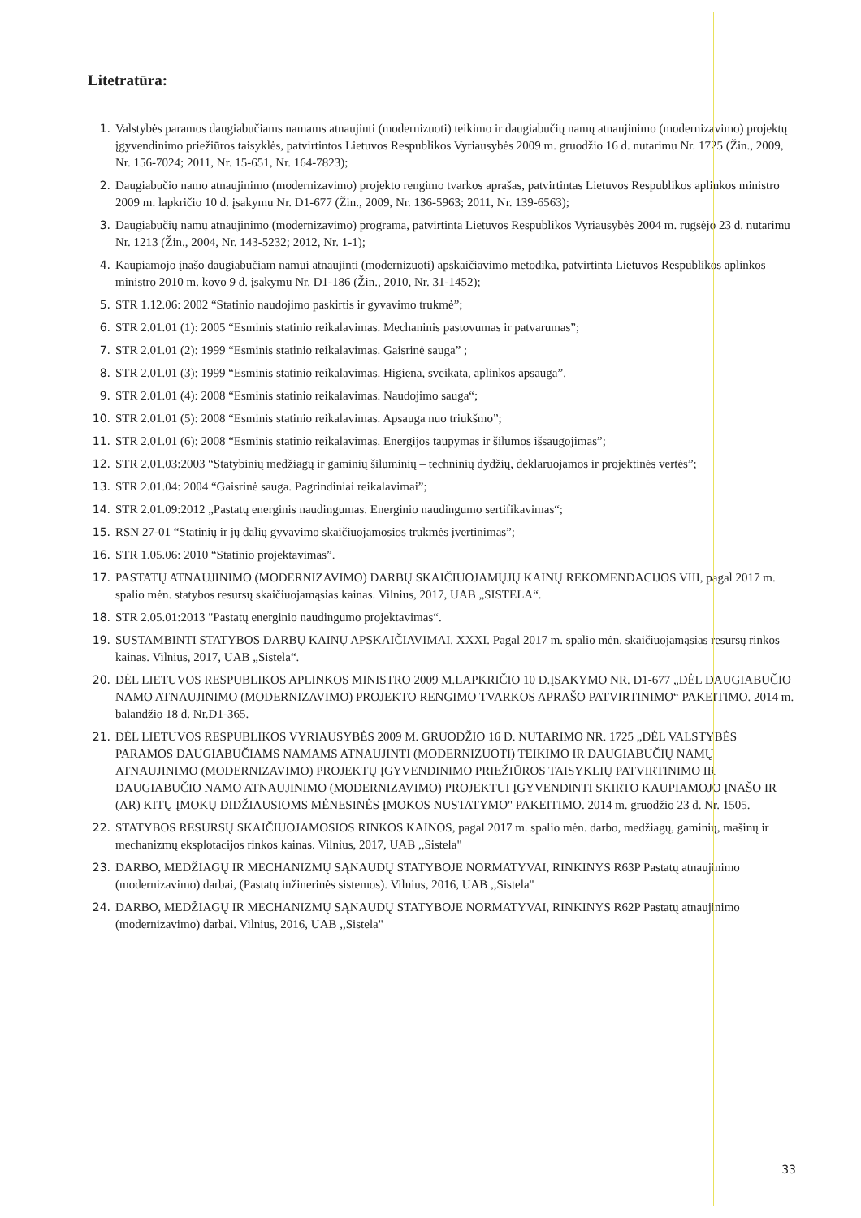Litetratūra:
1. Valstybės paramos daugiabučiams namams atnaujinti (modernizuoti) teikimo ir daugiabučių namų atnaujinimo (modernizavimo) projektų įgyvendinimo priežiūros taisyklės, patvirtintos Lietuvos Respublikos Vyriausybės 2009 m. gruodžio 16 d. nutarimu Nr. 1725 (Žin., 2009, Nr. 156-7024; 2011, Nr. 15-651, Nr. 164-7823);
2. Daugiabučio namo atnaujinimo (modernizavimo) projekto rengimo tvarkos aprašas, patvirtintas Lietuvos Respublikos aplinkos ministro 2009 m. lapkričio 10 d. įsakymu Nr. D1-677 (Žin., 2009, Nr. 136-5963; 2011, Nr. 139-6563);
3. Daugiabučių namų atnaujinimo (modernizavimo) programa, patvirtinta Lietuvos Respublikos Vyriausybės 2004 m. rugsėjo 23 d. nutarimu Nr. 1213 (Žin., 2004, Nr. 143-5232; 2012, Nr. 1-1);
4. Kaupiamojo įnašo daugiabučiam namui atnaujinti (modernizuoti) apskaičiavimo metodika, patvirtinta Lietuvos Respublikos aplinkos ministro 2010 m. kovo 9 d. įsakymu Nr. D1-186 (Žin., 2010, Nr. 31-1452);
5. STR 1.12.06: 2002 “Statinio naudojimo paskirtis ir gyvavimo trukmė”;
6. STR 2.01.01 (1): 2005 “Esminis statinio reikalavimas. Mechaninis pastovumas ir patvarumas”;
7. STR 2.01.01 (2): 1999 “Esminis statinio reikalavimas. Gaisrinė sauga” ;
8. STR 2.01.01 (3): 1999 “Esminis statinio reikalavimas. Higiena, sveikata, aplinkos apsauga”.
9. STR 2.01.01 (4): 2008 “Esminis statinio reikalavimas. Naudojimo sauga“;
10. STR 2.01.01 (5): 2008 “Esminis statinio reikalavimas. Apsauga nuo triukšmo”;
11. STR 2.01.01 (6): 2008 “Esminis statinio reikalavimas. Energijos taupymas ir šilumos išsaugojimas”;
12. STR 2.01.03:2003 “Statybinių medžiagų ir gaminių šiluminių – techninių dydžių, deklaruojamos ir projektinės vertės”;
13. STR 2.01.04: 2004 “Gaisrinė sauga. Pagrindiniai reikalavimai”;
14. STR 2.01.09:2012 „Pastatų energinis naudingumas. Energinio naudingumo sertifikavimas“;
15. RSN 27-01 “Statinių ir jų dalių gyvavimo skaičiuojamosios trukmės įvertinimas”;
16. STR 1.05.06: 2010 “Statinio projektavimas”.
17. PASTATŲ ATNAUJINIMO (MODERNIZAVIMO) DARBŲ SKAIČIUOJAMŲJŲ KAINŲ REKOMENDACIJOS VIII, pagal 2017 m. spalio mėn. statybos resursų skaičiuojamąsias kainas. Vilnius, 2017, UAB „SISTELA“.
18. STR 2.05.01:2013 "Pastatų energinio naudingumo projektavimas“.
19. SUSTAMBINTI STATYBOS DARBŲ KAINŲ APSKAIČIAVIMAI. XXXI. Pagal 2017 m. spalio mėn. skaičiuojamąsias resursų rinkos kainas. Vilnius, 2017, UAB „Sistela“.
20. DĖL LIETUVOS RESPUBLIKOS APLINKOS MINISTRO 2009 M.LAPKRIČIO 10 D.ĮSAKYMO NR. D1-677 „DĖL DAUGIABUČIO NAMO ATNAUJINIMO (MODERNIZAVIMO) PROJEKTO RENGIMO TVARKOS APRAŠO PATVIRTINIMO“ PAKEITIMO. 2014 m. balandžio 18 d. Nr.D1-365.
21. DĖL LIETUVOS RESPUBLIKOS VYRIAUSYBĖS 2009 M. GRUODŽIO 16 D. NUTARIMO NR. 1725 „DĖL VALSTYBĖS PARAMOS DAUGIABUČIAMS NAMAMS ATNAUJINTI (MODERNIZUOTI) TEIKIMO IR DAUGIABUČIŲ NAMŲ ATNAUJINIMO (MODERNIZAVIMO) PROJEKTŲ ĮGYVENDINIMO PRIEŽIŪROS TAISYKLIŲ PATVIRTINIMO IR DAUGIABUČIO NAMO ATNAUJINIMO (MODERNIZAVIMO) PROJEKTUI ĮGYVENDINTI SKIRTO KAUPIAMOJO ĮNAŠO IR (AR) KITŲ ĮMOKŲ DIDŽIAUSIOMS MĖNESINĖS ĮMOKOS NUSTATYMO" PAKEITIMO. 2014 m. gruodžio 23 d. Nr. 1505.
22. STATYBOS RESURSŲ SKAIČIUOJAMOSIOS RINKOS KAINOS, pagal 2017 m. spalio mėn. darbo, medžiagų, gaminių, mašinų ir mechanizmų eksplotacijos rinkos kainas. Vilnius, 2017, UAB ,,Sistela"
23. DARBO, MEDŽIAGŲ IR MECHANIZMŲ SĄNAUDŲ STATYBOJE NORMATYVAI, RINKINYS R63P Pastatų atnaujinimo (modernizavimo) darbai, (Pastatų inžinerinės sistemos). Vilnius, 2016, UAB ,,Sistela"
24. DARBO, MEDŽIAGŲ IR MECHANIZMŲ SĄNAUDŲ STATYBOJE NORMATYVAI, RINKINYS R62P Pastatų atnaujinimo (modernizavimo) darbai. Vilnius, 2016, UAB ,,Sistela"
33